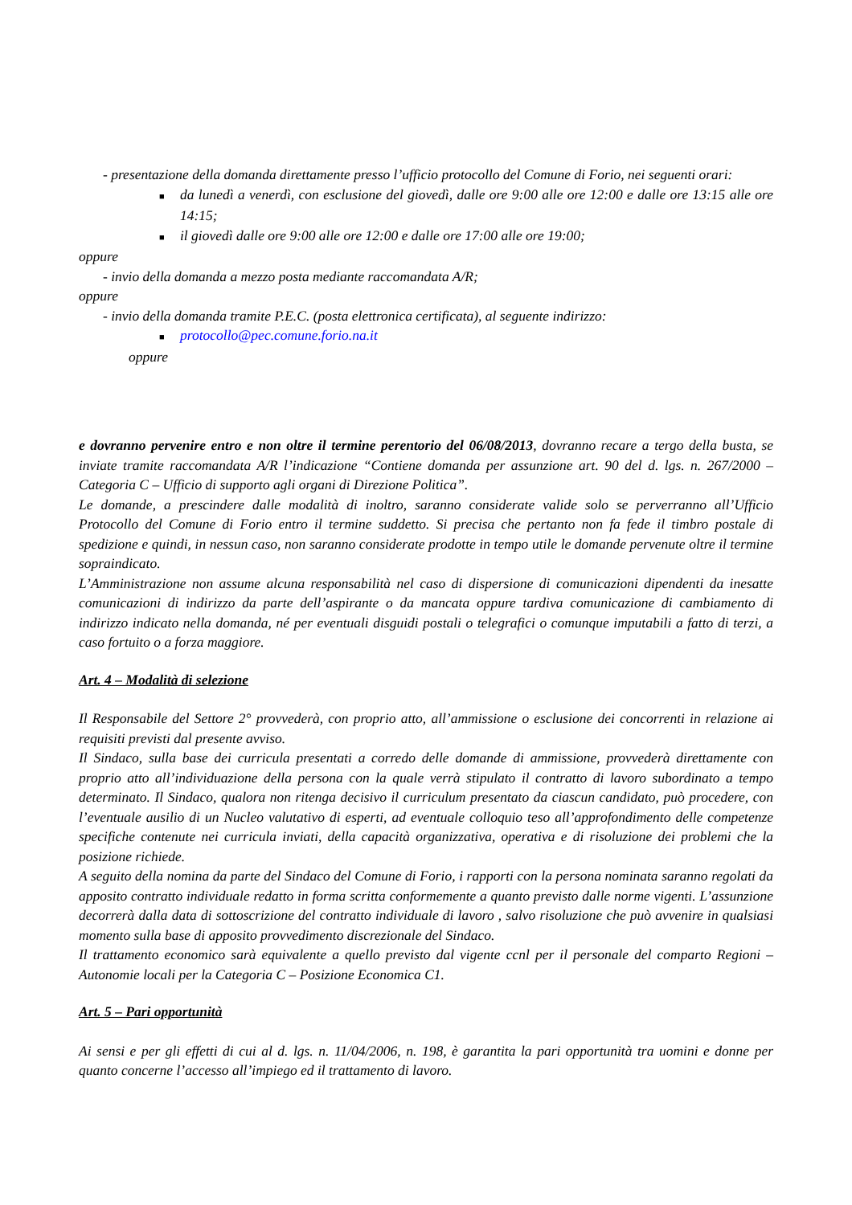- presentazione della domanda direttamente presso l’ufficio protocollo del Comune di Forio, nei seguenti orari:
■ da lunedì a venerdì, con esclusione del giovedì, dalle ore 9:00 alle ore 12:00 e dalle ore 13:15 alle ore 14:15;
■ il giovedì dalle ore 9:00 alle ore 12:00 e dalle ore 17:00 alle ore 19:00;
oppure
- invio della domanda a mezzo posta mediante raccomandata A/R;
oppure
- invio della domanda tramite P.E.C. (posta elettronica certificata), al seguente indirizzo:
■ protocollo@pec.comune.forio.na.it
oppure
e dovranno pervenire entro e non oltre il termine perentorio del 06/08/2013, dovranno recare a tergo della busta, se inviate tramite raccomandata A/R l’indicazione “Contiene domanda per assunzione art. 90 del d. lgs. n. 267/2000 – Categoria C – Ufficio di supporto agli organi di Direzione Politica”.
Le domande, a prescindere dalle modalità di inoltro, saranno considerate valide solo se perverranno all’Ufficio Protocollo del Comune di Forio entro il termine suddetto. Si precisa che pertanto non fa fede il timbro postale di spedizione e quindi, in nessun caso, non saranno considerate prodotte in tempo utile le domande pervenute oltre il termine sopraindicato.
L’Amministrazione non assume alcuna responsabilità nel caso di dispersione di comunicazioni dipendenti da inesatte comunicazioni di indirizzo da parte dell’aspirante o da mancata oppure tardiva comunicazione di cambiamento di indirizzo indicato nella domanda, né per eventuali disguidi postali o telegrafici o comunque imputabili a fatto di terzi, a caso fortuito o a forza maggiore.
Art. 4 – Modalità di selezione
Il Responsabile del Settore 2° provvederà, con proprio atto, all’ammissione o esclusione dei concorrenti in relazione ai requisiti previsti dal presente avviso.
Il Sindaco, sulla base dei curricula presentati a corredo delle domande di ammissione, provvederà direttamente con proprio atto all’individuazione della persona con la quale verrà stipulato il contratto di lavoro subordinato a tempo determinato. Il Sindaco, qualora non ritenga decisivo il curriculum presentato da ciascun candidato, può procedere, con l’eventuale ausilio di un Nucleo valutativo di esperti, ad eventuale colloquio teso all’approfondimento delle competenze specifiche contenute nei curricula inviati, della capacità organizzativa, operativa e di risoluzione dei problemi che la posizione richiede.
A seguito della nomina da parte del Sindaco del Comune di Forio, i rapporti con la persona nominata saranno regolati da apposito contratto individuale redatto in forma scritta conformemente a quanto previsto dalle norme vigenti. L’assunzione decorrerà dalla data di sottoscrizione del contratto individuale di lavoro , salvo risoluzione che può avvenire in qualsiasi momento sulla base di apposito provvedimento discrezionale del Sindaco.
Il trattamento economico sarà equivalente a quello previsto dal vigente ccnl per il personale del comparto Regioni – Autonomie locali per la Categoria C – Posizione Economica C1.
Art. 5 – Pari opportunità
Ai sensi e per gli effetti di cui al d. lgs. n. 11/04/2006, n. 198, è garantita la pari opportunità tra uomini e donne per quanto concerne l’accesso all’impiego ed il trattamento di lavoro.